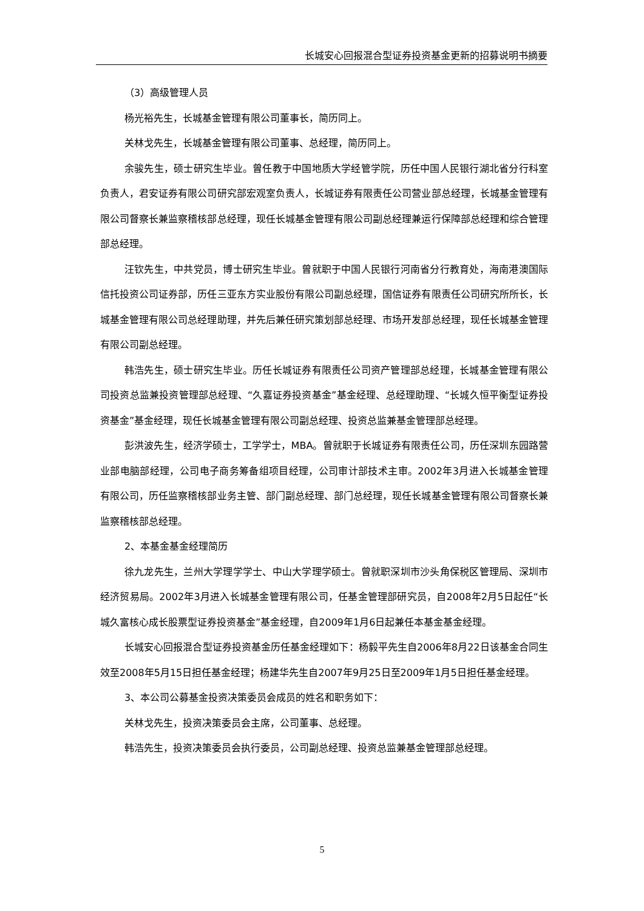长城安心回报混合型证券投资基金更新的招募说明书摘要
（3）高级管理人员
杨光裕先生，长城基金管理有限公司董事长，简历同上。
关林戈先生，长城基金管理有限公司董事、总经理，简历同上。
余骏先生，硕士研究生毕业。曾任教于中国地质大学经管学院，历任中国人民银行湖北省分行科室负责人，君安证券有限公司研究部宏观室负责人，长城证券有限责任公司营业部总经理，长城基金管理有限公司督察长兼监察稽核部总经理，现任长城基金管理有限公司副总经理兼运行保障部总经理和综合管理部总经理。
汪钦先生，中共党员，博士研究生毕业。曾就职于中国人民银行河南省分行教育处，海南港澳国际信托投资公司证券部，历任三亚东方实业股份有限公司副总经理，国信证券有限责任公司研究所所长，长城基金管理有限公司总经理助理，并先后兼任研究策划部总经理、市场开发部总经理，现任长城基金管理有限公司副总经理。
韩浩先生，硕士研究生毕业。历任长城证券有限责任公司资产管理部总经理，长城基金管理有限公司投资总监兼投资管理部总经理、“久嘉证券投资基金”基金经理、总经理助理、“长城久恒平衡型证券投资基金”基金经理，现任长城基金管理有限公司副总经理、投资总监兼基金管理部总经理。
彭洪波先生，经济学硕士，工学学士，MBA。曾就职于长城证券有限责任公司，历任深圳东园路营业部电脑部经理，公司电子商务筹备组项目经理，公司审计部技术主审。2002年3月进入长城基金管理有限公司，历任监察稽核部业务主管、部门副总经理、部门总经理，现任长城基金管理有限公司督察长兼监察稽核部总经理。
2、本基金基金经理简历
徐九龙先生，兰州大学理学学士、中山大学理学硕士。曾就职深圳市沙头角保税区管理局、深圳市经济贸易局。2002年3月进入长城基金管理有限公司，任基金管理部研究员，自2008年2月5日起任“长城久富核心成长股票型证券投资基金”基金经理，自2009年1月6日起兼任本基金基金经理。
长城安心回报混合型证券投资基金历任基金经理如下：杨毅平先生自2006年8月22日该基金合同生效至2008年5月15日担任基金经理；杨建华先生自2007年9月25日至2009年1月5日担任基金经理。
3、本公司公募基金投资决策委员会成员的姓名和职务如下：
关林戈先生，投资决策委员会主席，公司董事、总经理。
韩浩先生，投资决策委员会执行委员，公司副总经理、投资总监兼基金管理部总经理。
5